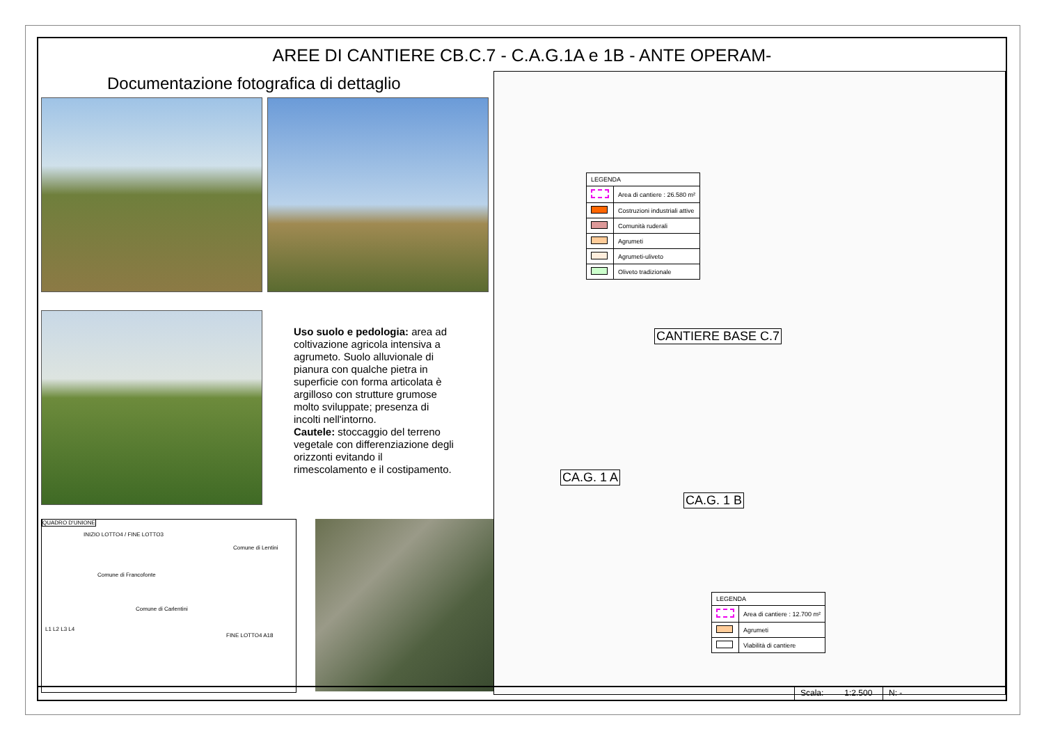AREE DI CANTIERE CB.C.7 - C.A.G.1A e 1B - ANTE OPERAM-
Documentazione fotografica di dettaglio
Uso suolo e pedologia: area ad coltivazione agricola intensiva a agrumeto. Suolo alluvionale di pianura con qualche pietra in superficie con forma articolata è argilloso con strutture grumose molto sviluppate; presenza di incolti nell'intorno.
Cautele: stoccaggio del terreno vegetale con differenziazione degli orizzonti evitando il rimescolamento e il costipamento.
QUADRO D'UNIONE
INIZIO LOTTO4 / FINE LOTTO3
Comune di Lentini
Comune di Francofonte
Comune di Carlentini
L1 L2 L3 L4
FINE LOTTO4 A18
| LEGENDA | |
| | Area di cantiere : 26.580 m² |
| | Costruzioni industriali attive |
| | Comunità ruderali |
| | Agrumeti |
| | Agrumeti-uliveto |
| | Oliveto tradizionale |
CANTIERE BASE C.7
CA.G. 1 A
CA.G. 1 B
| LEGENDA | |
| | Area di cantiere : 12.700 m² |
| | Agrumeti |
| | Viabilità di cantiere |
Scala: 1:2.500
N: -